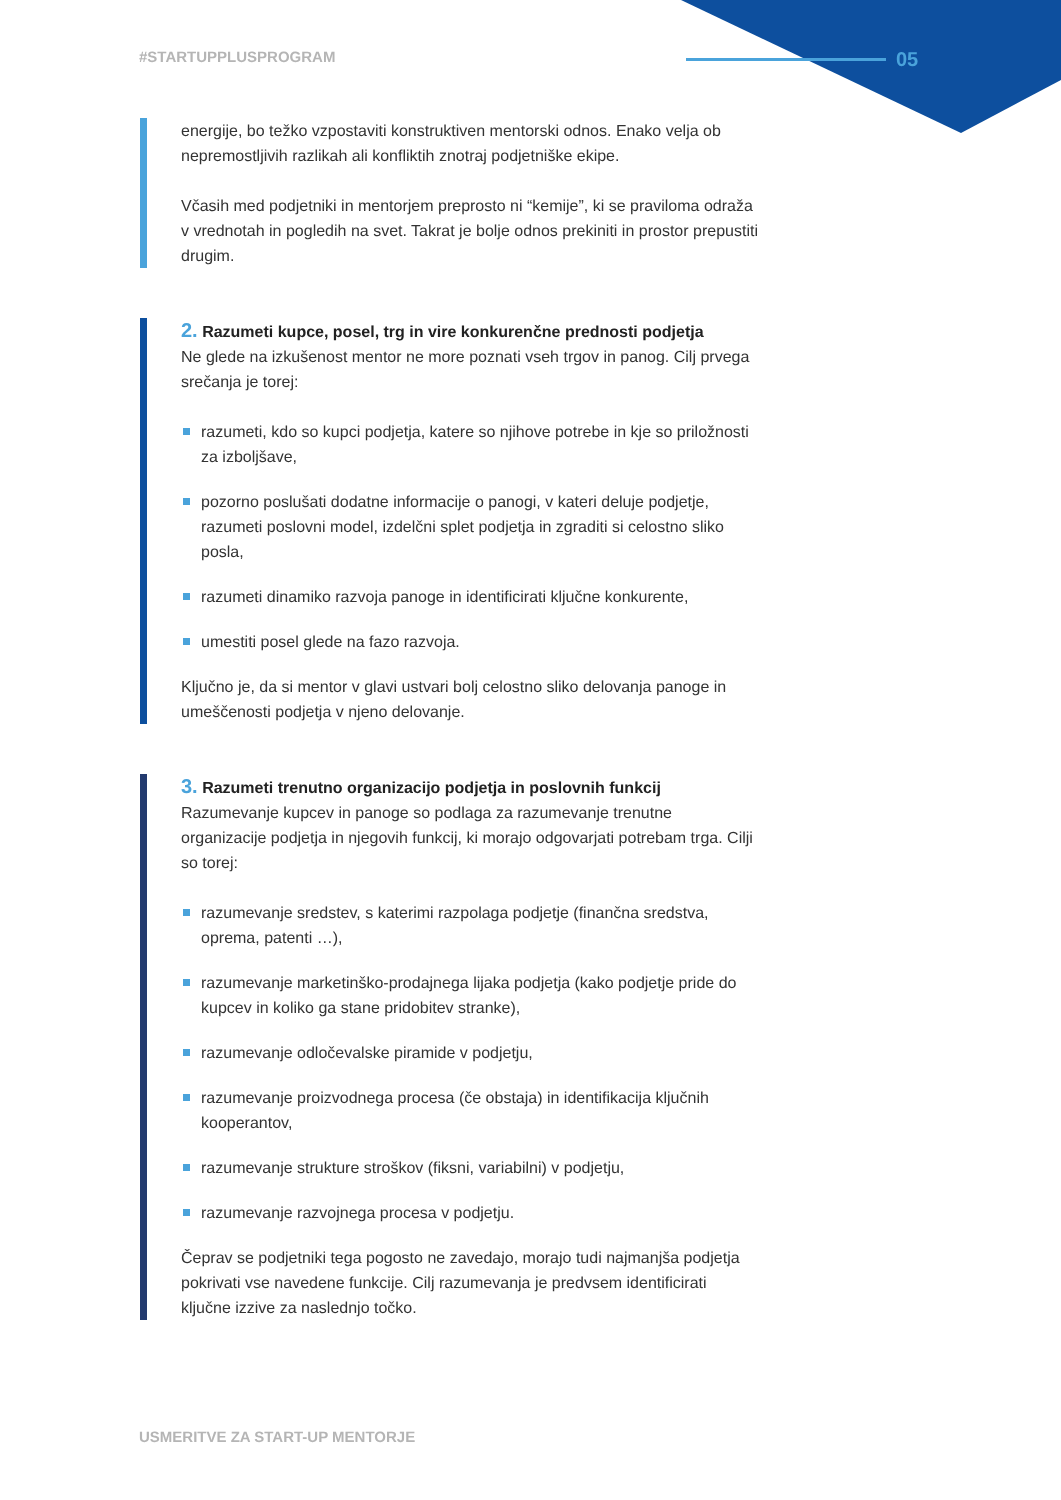#STARTUPPLUSPROGRAM 05
energije, bo težko vzpostaviti konstruktiven mentorski odnos. Enako velja ob nepremostljivih razlikah ali konfliktih znotraj podjetniške ekipe.
Včasih med podjetniki in mentorjem preprosto ni “kemije”, ki se praviloma odraža v vrednotah in pogledih na svet. Takrat je bolje odnos prekiniti in prostor prepustiti drugim.
2. Razumeti kupce, posel, trg in vire konkurenčne prednosti podjetja
Ne glede na izkušenost mentor ne more poznati vseh trgov in panog. Cilj prvega srečanja je torej:
razumeti, kdo so kupci podjetja, katere so njihove potrebe in kje so priložnosti za izboljšave,
pozorno poslušati dodatne informacije o panogi, v kateri deluje podjetje, razumeti poslovni model, izdelčni splet podjetja in zgraditi si celostno sliko posla,
razumeti dinamiko razvoja panoge in identificirati ključne konkurente,
umestiti posel glede na fazo razvoja.
Ključno je, da si mentor v glavi ustvari bolj celostno sliko delovanja panoge in umeščenosti podjetja v njeno delovanje.
3. Razumeti trenutno organizacijo podjetja in poslovnih funkcij
Razumevanje kupcev in panoge so podlaga za razumevanje trenutne organizacije podjetja in njegovih funkcij, ki morajo odgovarjati potrebam trga. Cilji so torej:
razumevanje sredstev, s katerimi razpolaga podjetje (finančna sredstva, oprema, patenti …),
razumevanje marketinško-prodajnega lijaka podjetja (kako podjetje pride do kupcev in koliko ga stane pridobitev stranke),
razumevanje odločevalske piramide v podjetju,
razumevanje proizvodnega procesa (če obstaja) in identifikacija ključnih kooperantov,
razumevanje strukture stroškov (fiksni, variabilni) v podjetju,
razumevanje razvojnega procesa v podjetju.
Čeprav se podjetniki tega pogosto ne zavedajo, morajo tudi najmanjša podjetja pokrivati vse navedene funkcije. Cilj razumevanja je predvsem identificirati ključne izzive za naslednjo točko.
USMERITVE ZA START-UP MENTORJE